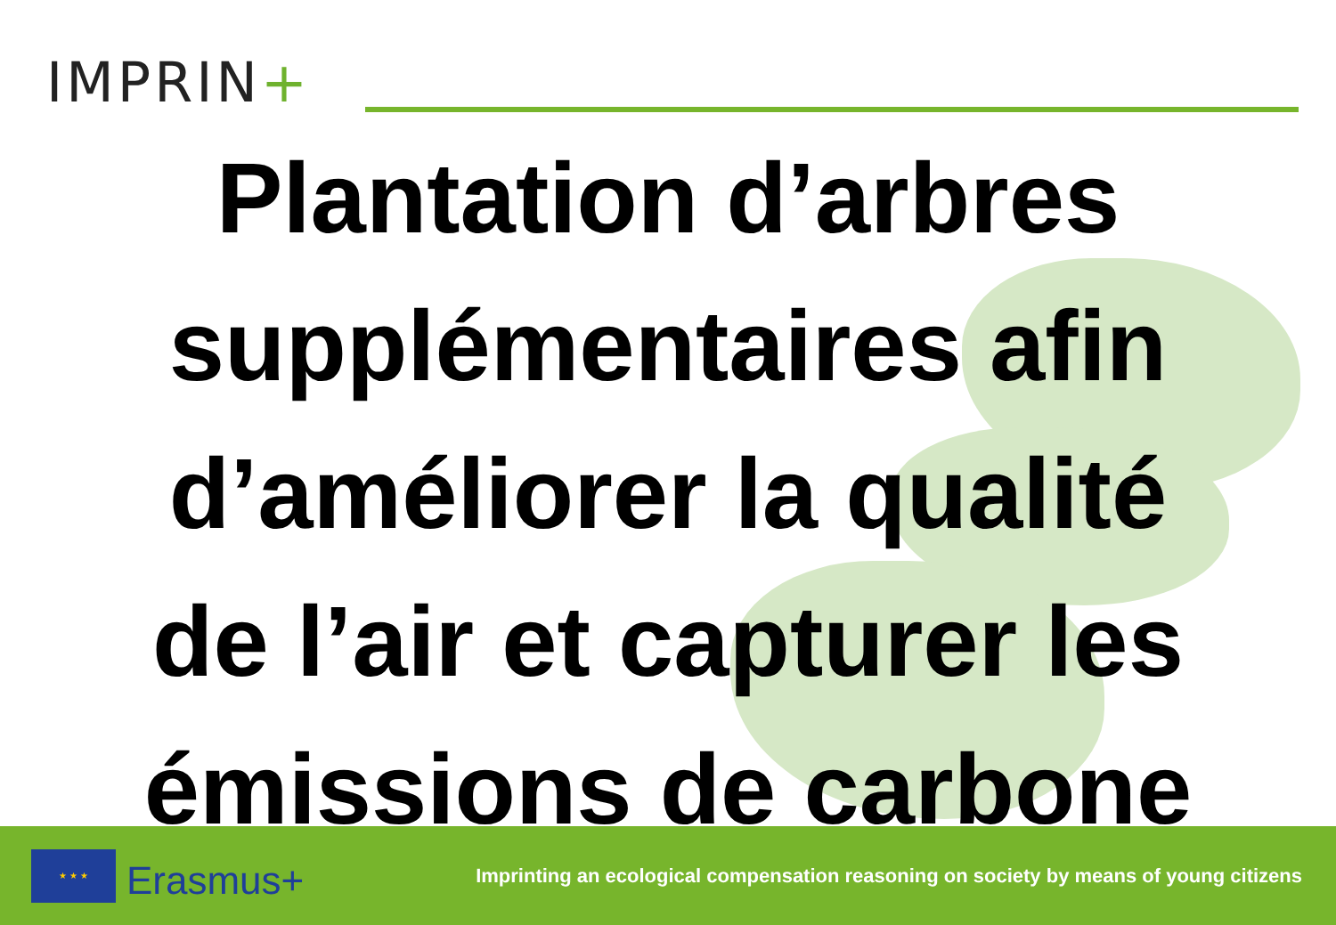IMPRIN+
Plantation d’arbres
supplémentaires afin
d’améliorer la qualité
de l’air et capturer les
émissions de carbone
★ ★ ★
Erasmus+
Imprinting an ecological compensation reasoning on society by means of young citizens